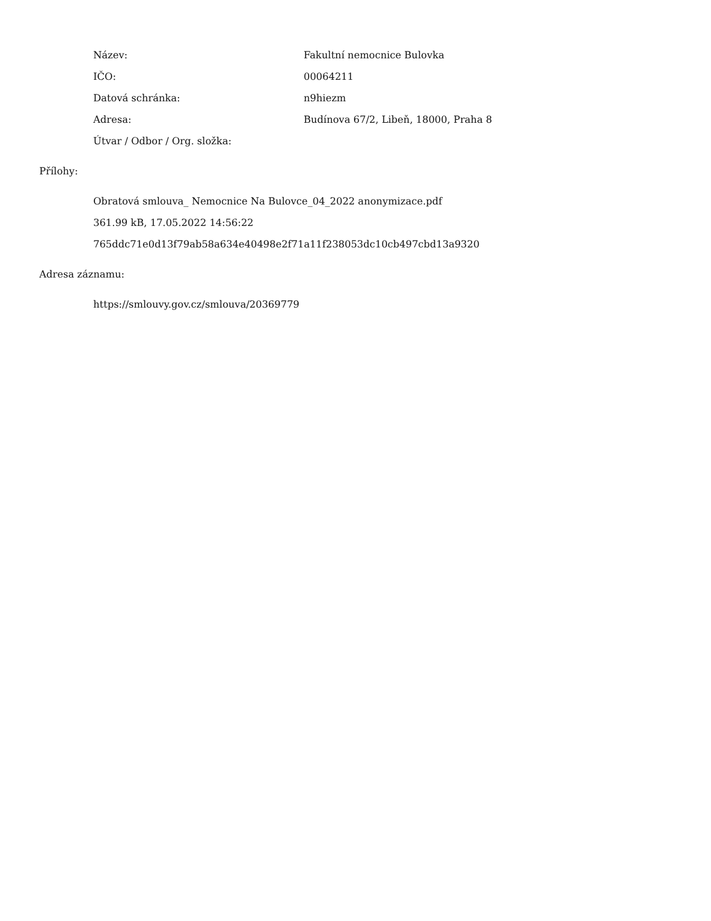Název: Fakultní nemocnice Bulovka
IČO: 00064211
Datová schránka: n9hiezm
Adresa:
Budínova 67/2, Libeň, 18000, Praha 8
Útvar / Odbor / Org. složka:
Přílohy:
Obratová smlouva_ Nemocnice Na Bulovce_04_2022 anonymizace.pdf
361.99 kB, 17.05.2022 14:56:22
765ddc71e0d13f79ab58a634e40498e2f71a11f238053dc10cb497cbd13a9320
Adresa záznamu:
https://smlouvy.gov.cz/smlouva/20369779